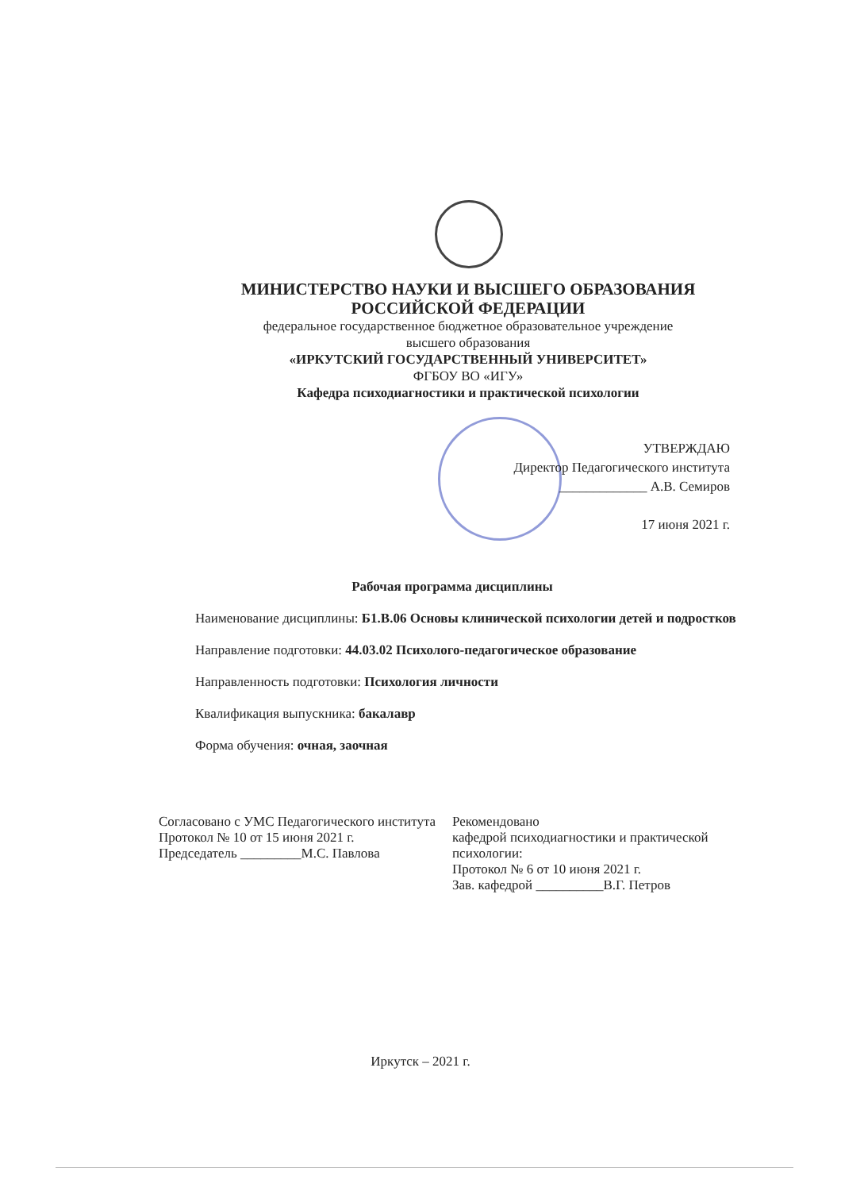МИНИСТЕРСТВО НАУКИ И ВЫСШЕГО ОБРАЗОВАНИЯ
РОССИЙСКОЙ ФЕДЕРАЦИИ
федеральное государственное бюджетное образовательное учреждение
высшего образования
«ИРКУТСКИЙ ГОСУДАРСТВЕННЫЙ УНИВЕРСИТЕТ»
ФГБОУ ВО «ИГУ»
Кафедра психодиагностики и практической психологии
УТВЕРЖДАЮ
Директор Педагогического института
_____________ А.В. Семиров
17 июня 2021 г.
Рабочая программа дисциплины
Наименование дисциплины: Б1.В.06 Основы клинической психологии детей и подростков
Направление подготовки: 44.03.02 Психолого-педагогическое образование
Направленность подготовки: Психология личности
Квалификация выпускника: бакалавр
Форма обучения: очная, заочная
Согласовано с УМС Педагогического института
Протокол № 10 от 15 июня 2021 г.
Председатель _________М.С. Павлова
Рекомендовано
кафедрой психодиагностики и практической психологии:
Протокол № 6 от 10 июня 2021 г.
Зав. кафедрой __________В.Г. Петров
Иркутск – 2021 г.